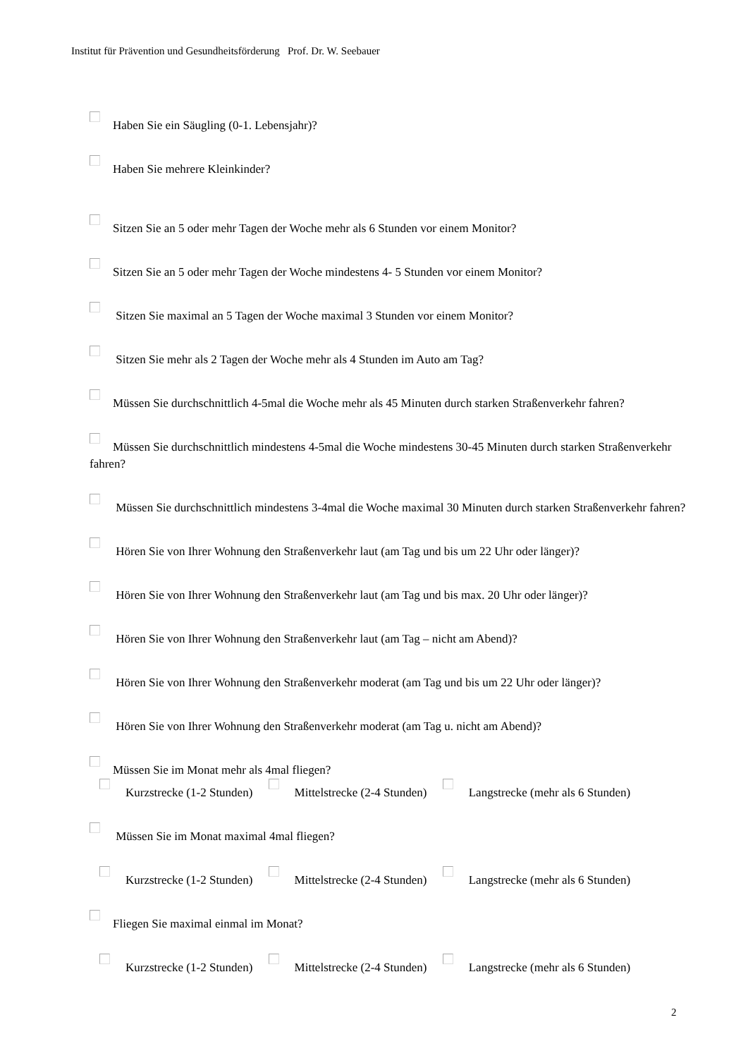Institut für Prävention und Gesundheitsförderung Prof. Dr. W. Seebauer
Haben Sie ein Säugling (0-1. Lebensjahr)?
Haben Sie mehrere Kleinkinder?
Sitzen Sie an 5 oder mehr Tagen der Woche mehr als 6 Stunden vor einem Monitor?
Sitzen Sie an 5 oder mehr Tagen der Woche mindestens 4- 5 Stunden vor einem Monitor?
Sitzen Sie maximal an 5 Tagen der Woche maximal 3 Stunden vor einem Monitor?
Sitzen Sie mehr als 2 Tagen der Woche mehr als 4 Stunden im Auto am Tag?
Müssen Sie durchschnittlich 4-5mal die Woche mehr als 45 Minuten durch starken Straßenverkehr fahren?
Müssen Sie durchschnittlich mindestens 4-5mal die Woche mindestens 30-45 Minuten durch starken Straßenverkehr fahren?
Müssen Sie durchschnittlich mindestens 3-4mal die Woche maximal 30 Minuten durch starken Straßenverkehr fahren?
Hören Sie von Ihrer Wohnung den Straßenverkehr laut (am Tag und bis um 22 Uhr oder länger)?
Hören Sie von Ihrer Wohnung den Straßenverkehr laut (am Tag und bis max. 20 Uhr oder länger)?
Hören Sie von Ihrer Wohnung den Straßenverkehr laut (am Tag – nicht am Abend)?
Hören Sie von Ihrer Wohnung den Straßenverkehr moderat (am Tag und bis um 22 Uhr oder länger)?
Hören Sie von Ihrer Wohnung den Straßenverkehr moderat (am Tag u. nicht am Abend)?
Müssen Sie im Monat mehr als 4mal fliegen?
Kurzstrecke (1-2 Stunden) Mittelstrecke (2-4 Stunden) Langstrecke (mehr als 6 Stunden)
Müssen Sie im Monat maximal 4mal fliegen?
Kurzstrecke (1-2 Stunden) Mittelstrecke (2-4 Stunden) Langstrecke (mehr als 6 Stunden)
Fliegen Sie maximal einmal im Monat?
Kurzstrecke (1-2 Stunden) Mittelstrecke (2-4 Stunden) Langstrecke (mehr als 6 Stunden)
2